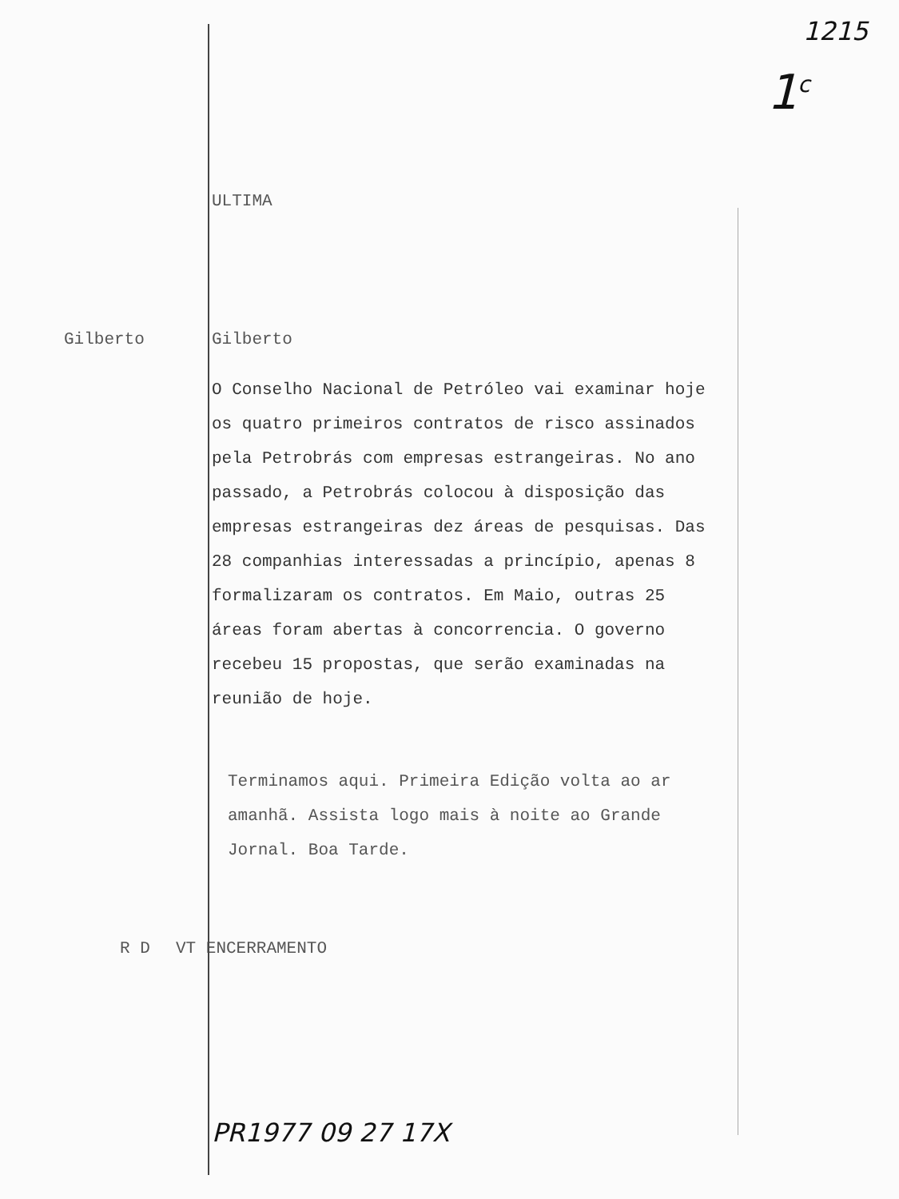1215
1<sup>c</sup>
ULTIMA
Gilberto Gilberto
O Conselho Nacional de Petróleo vai examinar hoje os quatro primeiros contratos de risco assinados pela Petrobrás com empresas estrangeiras. No ano passado, a Petrobrás colocou à disposição das empresas estrangeiras dez áreas de pesquisas. Das 28 companhias interessadas a princípio, apenas 8 formalizaram os contratos. Em Maio, outras 25 áreas foram abertas à concorrencia. O governo recebeu 15 propostas, que serão examinadas na reunião de hoje.
Terminamos aqui. Primeira Edição volta ao ar amanhã. Assista logo mais à noite ao Grande Jornal. Boa Tarde.
R D VT ENCERRAMENTO
PR1977 09 27 17X